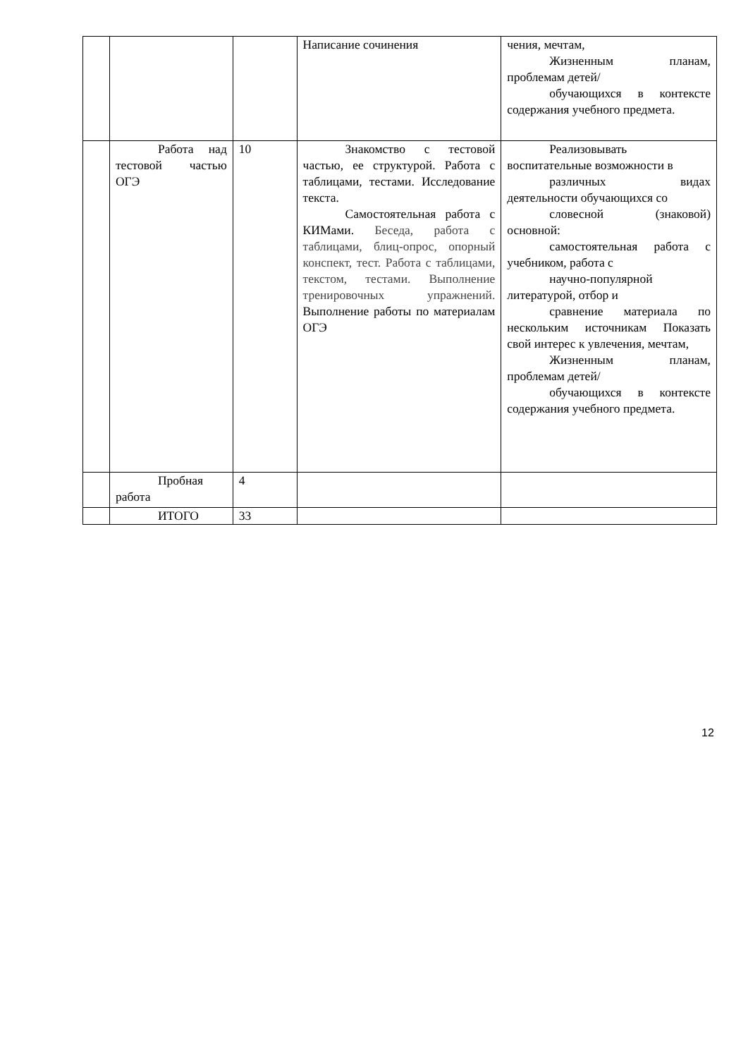| | | | Написание сочинения | чения, мечтам, Жизненным планам, проблемам детей/ обучающихся в контексте содержания учебного предмета. |
| | Работа над тестовой частью ОГЭ | 10 | Знакомство с тестовой частью, ее структурой. Работа с таблицами, тестами. Исследование текста. Самостоятельная работа с КИМами. Беседа, работа с таблицами, блиц-опрос, опорный конспект, тест. Работа с таблицами, текстом, тестами. Выполнение тренировочных упражнений. Выполнение работы по материалам ОГЭ | Реализовывать воспитательные возможности в различных видах деятельности обучающихся со словесной (знаковой) основной: самостоятельная работа с учебником, работа с научно-популярной литературой, отбор и сравнение материала по нескольким источникам Показать свой интерес к увлечения, мечтам, Жизненным планам, проблемам детей/ обучающихся в контексте содержания учебного предмета. |
| | Пробная работа | 4 | | |
| | ИТОГО | 33 | | |
12